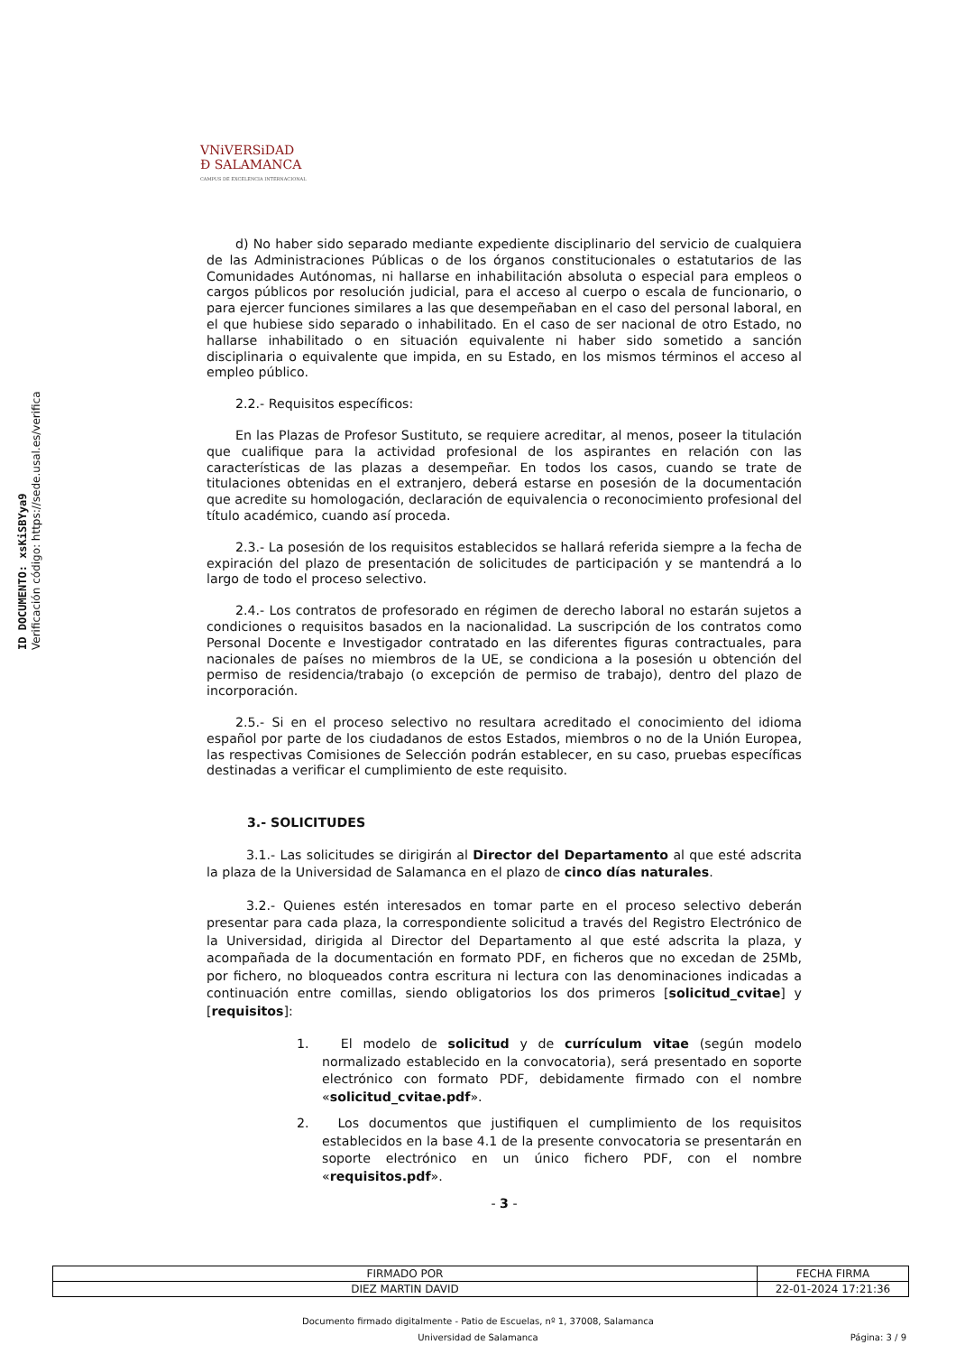ID DOCUMENTO: xsKiSBYya9
Verificación código: https://sede.usal.es/verifica
VNiVERSiDAD
Ð SALAMANCA
CAMPUS DE EXCELENCIA INTERNACIONAL
d) No haber sido separado mediante expediente disciplinario del servicio de cualquiera de las Administraciones Públicas o de los órganos constitucionales o estatutarios de las Comunidades Autónomas, ni hallarse en inhabilitación absoluta o especial para empleos o cargos públicos por resolución judicial, para el acceso al cuerpo o escala de funcionario, o para ejercer funciones similares a las que desempeñaban en el caso del personal laboral, en el que hubiese sido separado o inhabilitado. En el caso de ser nacional de otro Estado, no hallarse inhabilitado o en situación equivalente ni haber sido sometido a sanción disciplinaria o equivalente que impida, en su Estado, en los mismos términos el acceso al empleo público.
2.2.- Requisitos específicos:
En las Plazas de Profesor Sustituto, se requiere acreditar, al menos, poseer la titulación que cualifique para la actividad profesional de los aspirantes en relación con las características de las plazas a desempeñar. En todos los casos, cuando se trate de titulaciones obtenidas en el extranjero, deberá estarse en posesión de la documentación que acredite su homologación, declaración de equivalencia o reconocimiento profesional del título académico, cuando así proceda.
2.3.- La posesión de los requisitos establecidos se hallará referida siempre a la fecha de expiración del plazo de presentación de solicitudes de participación y se mantendrá a lo largo de todo el proceso selectivo.
2.4.- Los contratos de profesorado en régimen de derecho laboral no estarán sujetos a condiciones o requisitos basados en la nacionalidad. La suscripción de los contratos como Personal Docente e Investigador contratado en las diferentes figuras contractuales, para nacionales de países no miembros de la UE, se condiciona a la posesión u obtención del permiso de residencia/trabajo (o excepción de permiso de trabajo), dentro del plazo de incorporación.
2.5.- Si en el proceso selectivo no resultara acreditado el conocimiento del idioma español por parte de los ciudadanos de estos Estados, miembros o no de la Unión Europea, las respectivas Comisiones de Selección podrán establecer, en su caso, pruebas específicas destinadas a verificar el cumplimiento de este requisito.
3.- SOLICITUDES
3.1.- Las solicitudes se dirigirán al Director del Departamento al que esté adscrita la plaza de la Universidad de Salamanca en el plazo de cinco días naturales.
3.2.- Quienes estén interesados en tomar parte en el proceso selectivo deberán presentar para cada plaza, la correspondiente solicitud a través del Registro Electrónico de la Universidad, dirigida al Director del Departamento al que esté adscrita la plaza, y acompañada de la documentación en formato PDF, en ficheros que no excedan de 25Mb, por fichero, no bloqueados contra escritura ni lectura con las denominaciones indicadas a continuación entre comillas, siendo obligatorios los dos primeros [solicitud_cvitae] y [requisitos]:
1. El modelo de solicitud y de currículum vitae (según modelo normalizado establecido en la convocatoria), será presentado en soporte electrónico con formato PDF, debidamente firmado con el nombre «solicitud_cvitae.pdf».
2. Los documentos que justifiquen el cumplimiento de los requisitos establecidos en la base 4.1 de la presente convocatoria se presentarán en soporte electrónico en un único fichero PDF, con el nombre «requisitos.pdf».
- 3 -
| FIRMADO POR | FECHA FIRMA |
| DIEZ MARTIN DAVID | 22-01-2024 17:21:36 |
Documento firmado digitalmente - Patio de Escuelas, nº 1, 37008, Salamanca
Universidad de Salamanca Página: 3 / 9